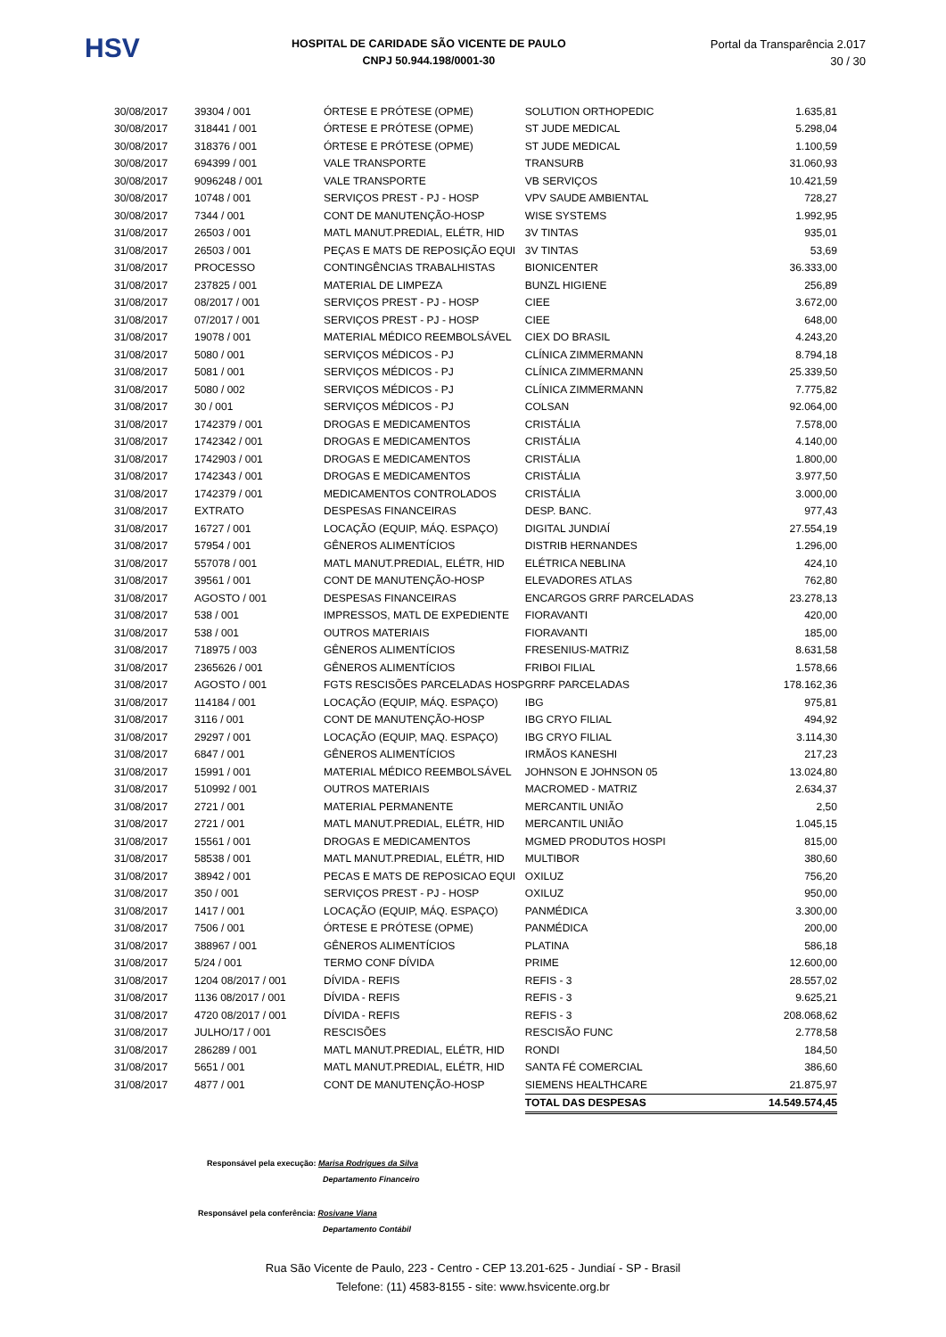HSV
HOSPITAL DE CARIDADE SÃO VICENTE DE PAULO
CNPJ 50.944.198/0001-30
Portal da Transparência 2.017
30 / 30
| 30/08/2017 | 39304 / 001 | ÓRTESE E PRÓTESE (OPME) | SOLUTION ORTHOPEDIC | 1.635,81 |
| 30/08/2017 | 318441 / 001 | ÓRTESE E PRÓTESE (OPME) | ST JUDE MEDICAL | 5.298,04 |
| 30/08/2017 | 318376 / 001 | ÓRTESE E PRÓTESE (OPME) | ST JUDE MEDICAL | 1.100,59 |
| 30/08/2017 | 694399 / 001 | VALE TRANSPORTE | TRANSURB | 31.060,93 |
| 30/08/2017 | 9096248 / 001 | VALE TRANSPORTE | VB SERVIÇOS | 10.421,59 |
| 30/08/2017 | 10748 / 001 | SERVIÇOS PREST - PJ - HOSP | VPV SAUDE AMBIENTAL | 728,27 |
| 30/08/2017 | 7344 / 001 | CONT DE MANUTENÇÃO-HOSP | WISE SYSTEMS | 1.992,95 |
| 31/08/2017 | 26503 / 001 | MATL MANUT.PREDIAL, ELÉTR, HID | 3V TINTAS | 935,01 |
| 31/08/2017 | 26503 / 001 | PEÇAS E MATS DE REPOSIÇÃO EQUI | 3V TINTAS | 53,69 |
| 31/08/2017 | PROCESSO | CONTINGÊNCIAS TRABALHISTAS | BIONICENTER | 36.333,00 |
| 31/08/2017 | 237825 / 001 | MATERIAL DE LIMPEZA | BUNZL HIGIENE | 256,89 |
| 31/08/2017 | 08/2017 / 001 | SERVIÇOS PREST - PJ - HOSP | CIEE | 3.672,00 |
| 31/08/2017 | 07/2017 / 001 | SERVIÇOS PREST - PJ - HOSP | CIEE | 648,00 |
| 31/08/2017 | 19078 / 001 | MATERIAL MÉDICO REEMBOLSÁVEL | CIEX DO BRASIL | 4.243,20 |
| 31/08/2017 | 5080 / 001 | SERVIÇOS MÉDICOS - PJ | CLÍNICA ZIMMERMANN | 8.794,18 |
| 31/08/2017 | 5081 / 001 | SERVIÇOS MÉDICOS - PJ | CLÍNICA ZIMMERMANN | 25.339,50 |
| 31/08/2017 | 5080 / 002 | SERVIÇOS MÉDICOS - PJ | CLÍNICA ZIMMERMANN | 7.775,82 |
| 31/08/2017 | 30 / 001 | SERVIÇOS MÉDICOS - PJ | COLSAN | 92.064,00 |
| 31/08/2017 | 1742379 / 001 | DROGAS E MEDICAMENTOS | CRISTÁLIA | 7.578,00 |
| 31/08/2017 | 1742342 / 001 | DROGAS E MEDICAMENTOS | CRISTÁLIA | 4.140,00 |
| 31/08/2017 | 1742903 / 001 | DROGAS E MEDICAMENTOS | CRISTÁLIA | 1.800,00 |
| 31/08/2017 | 1742343 / 001 | DROGAS E MEDICAMENTOS | CRISTÁLIA | 3.977,50 |
| 31/08/2017 | 1742379 / 001 | MEDICAMENTOS CONTROLADOS | CRISTÁLIA | 3.000,00 |
| 31/08/2017 | EXTRATO | DESPESAS FINANCEIRAS | DESP. BANC. | 977,43 |
| 31/08/2017 | 16727 / 001 | LOCAÇÃO (EQUIP, MÁQ. ESPAÇO) | DIGITAL JUNDIAÍ | 27.554,19 |
| 31/08/2017 | 57954 / 001 | GÊNEROS ALIMENTÍCIOS | DISTRIB HERNANDES | 1.296,00 |
| 31/08/2017 | 557078 / 001 | MATL MANUT.PREDIAL, ELÉTR, HID | ELÉTRICA NEBLINA | 424,10 |
| 31/08/2017 | 39561 / 001 | CONT DE MANUTENÇÃO-HOSP | ELEVADORES ATLAS | 762,80 |
| 31/08/2017 | AGOSTO / 001 | DESPESAS FINANCEIRAS | ENCARGOS GRRF PARCELADAS | 23.278,13 |
| 31/08/2017 | 538 / 001 | IMPRESSOS, MATL DE EXPEDIENTE | FIORAVANTI | 420,00 |
| 31/08/2017 | 538 / 001 | OUTROS MATERIAIS | FIORAVANTI | 185,00 |
| 31/08/2017 | 718975 / 003 | GÊNEROS ALIMENTÍCIOS | FRESENIUS-MATRIZ | 8.631,58 |
| 31/08/2017 | 2365626 / 001 | GÊNEROS ALIMENTÍCIOS | FRIBOI FILIAL | 1.578,66 |
| 31/08/2017 | AGOSTO / 001 | FGTS RESCISÕES PARCELADAS HOSP | GRRF PARCELADAS | 178.162,36 |
| 31/08/2017 | 114184 / 001 | LOCAÇÃO (EQUIP, MÁQ. ESPAÇO) | IBG | 975,81 |
| 31/08/2017 | 3116 / 001 | CONT DE MANUTENÇÃO-HOSP | IBG CRYO FILIAL | 494,92 |
| 31/08/2017 | 29297 / 001 | LOCAÇÃO (EQUIP, MAQ. ESPAÇO) | IBG CRYO FILIAL | 3.114,30 |
| 31/08/2017 | 6847 / 001 | GÊNEROS ALIMENTÍCIOS | IRMÃOS KANESHI | 217,23 |
| 31/08/2017 | 15991 / 001 | MATERIAL MÉDICO REEMBOLSÁVEL | JOHNSON E JOHNSON 05 | 13.024,80 |
| 31/08/2017 | 510992 / 001 | OUTROS MATERIAIS | MACROMED - MATRIZ | 2.634,37 |
| 31/08/2017 | 2721 / 001 | MATERIAL PERMANENTE | MERCANTIL UNIÃO | 2,50 |
| 31/08/2017 | 2721 / 001 | MATL MANUT.PREDIAL, ELÉTR, HID | MERCANTIL UNIÃO | 1.045,15 |
| 31/08/2017 | 15561 / 001 | DROGAS E MEDICAMENTOS | MGMED PRODUTOS HOSPI | 815,00 |
| 31/08/2017 | 58538 / 001 | MATL MANUT.PREDIAL, ELÉTR, HID | MULTIBOR | 380,60 |
| 31/08/2017 | 38942 / 001 | PECAS E MATS DE REPOSICAO EQUI | OXILUZ | 756,20 |
| 31/08/2017 | 350 / 001 | SERVIÇOS PREST - PJ - HOSP | OXILUZ | 950,00 |
| 31/08/2017 | 1417 / 001 | LOCAÇÃO (EQUIP, MÁQ. ESPAÇO) | PANMÉDICA | 3.300,00 |
| 31/08/2017 | 7506 / 001 | ÓRTESE E PRÓTESE (OPME) | PANMÉDICA | 200,00 |
| 31/08/2017 | 388967 / 001 | GÊNEROS ALIMENTÍCIOS | PLATINA | 586,18 |
| 31/08/2017 | 5/24 / 001 | TERMO CONF DÍVIDA | PRIME | 12.600,00 |
| 31/08/2017 | 1204 08/2017 / 001 | DÍVIDA - REFIS | REFIS - 3 | 28.557,02 |
| 31/08/2017 | 1136 08/2017 / 001 | DÍVIDA - REFIS | REFIS - 3 | 9.625,21 |
| 31/08/2017 | 4720 08/2017 / 001 | DÍVIDA - REFIS | REFIS - 3 | 208.068,62 |
| 31/08/2017 | JULHO/17 / 001 | RESCISÕES | RESCISÃO FUNC | 2.778,58 |
| 31/08/2017 | 286289 / 001 | MATL MANUT.PREDIAL, ELÉTR, HID | RONDI | 184,50 |
| 31/08/2017 | 5651 / 001 | MATL MANUT.PREDIAL, ELÉTR, HID | SANTA FÉ COMERCIAL | 386,60 |
| 31/08/2017 | 4877 / 001 | CONT DE MANUTENÇÃO-HOSP | SIEMENS HEALTHCARE | 21.875,97 |
| | | | TOTAL DAS DESPESAS | 14.549.574,45 |
Responsável pela execução: Marisa Rodrigues da Silva
Departamento Financeiro
Responsável pela conferência: Rosivane Viana
Departamento Contábil
Rua São Vicente de Paulo, 223 - Centro - CEP 13.201-625 - Jundiaí - SP - Brasil
Telefone: (11) 4583-8155 - site: www.hsvicente.org.br